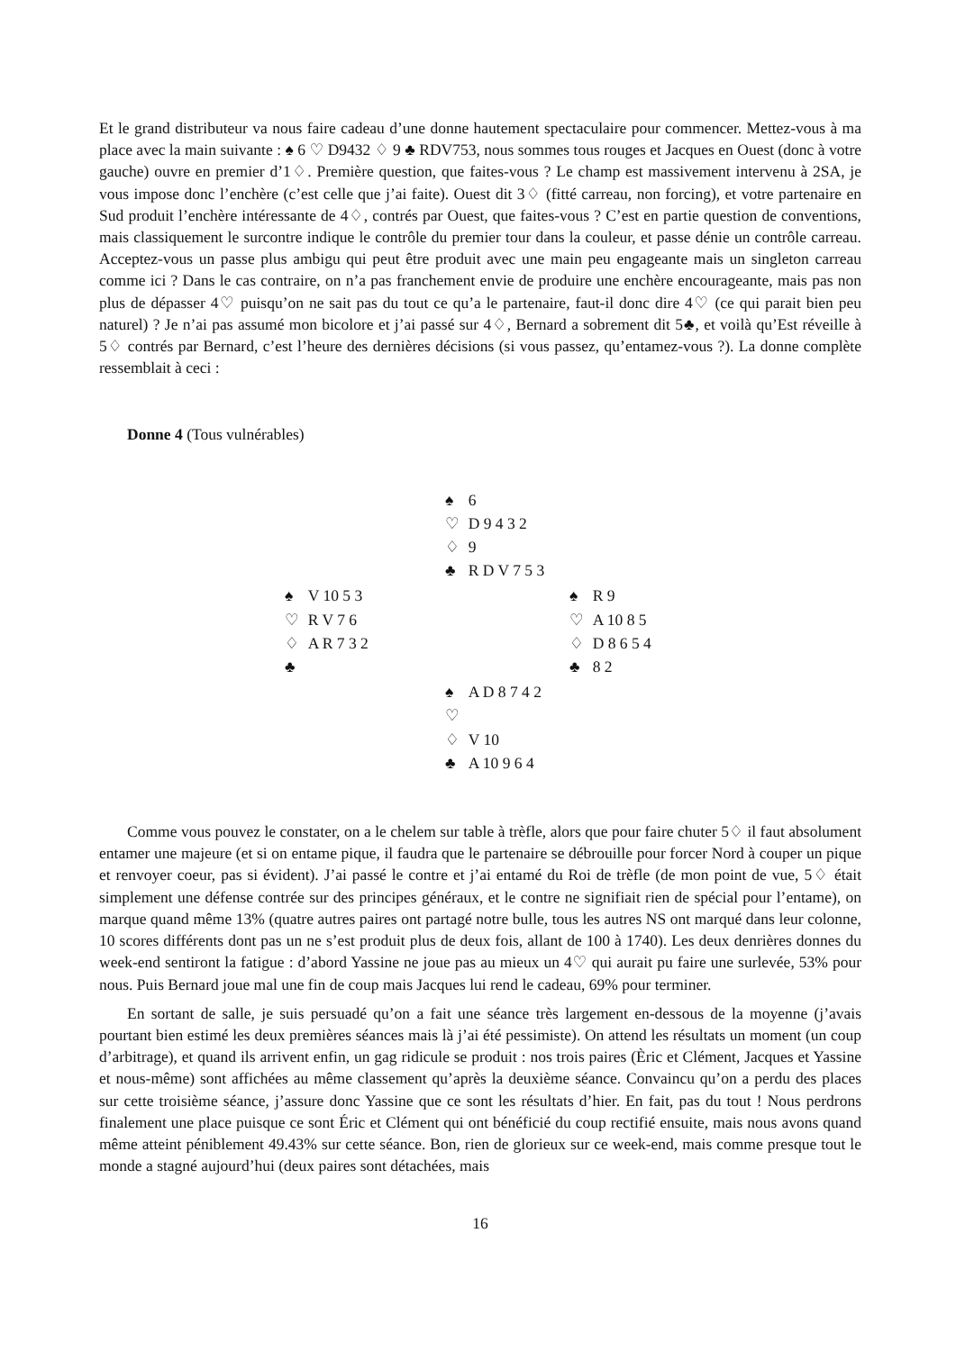Et le grand distributeur va nous faire cadeau d’une donne hautement spectaculaire pour commencer. Mettez-vous à ma place avec la main suivante : ♠ 6 ♡ D9432 ♢ 9 ♣ RDV753, nous sommes tous rouges et Jacques en Ouest (donc à votre gauche) ouvre en premier d’1♢. Première question, que faites-vous ? Le champ est massivement intervenu à 2SA, je vous impose donc l’enchère (c’est celle que j’ai faite). Ouest dit 3♢ (fitté carreau, non forcing), et votre partenaire en Sud produit l’enchère intéressante de 4♢, contrés par Ouest, que faites-vous ? C’est en partie question de conventions, mais classiquement le surcontre indique le contrôle du premier tour dans la couleur, et passe dénie un contrôle carreau. Acceptez-vous un passe plus ambigu qui peut être produit avec une main peu engageante mais un singleton carreau comme ici ? Dans le cas contraire, on n’a pas franchement envie de produire une enchère encourageante, mais pas non plus de dépasser 4♡ puisqu’on ne sait pas du tout ce qu’a le partenaire, faut-il donc dire 4♡ (ce qui parait bien peu naturel) ? Je n’ai pas assumé mon bicolore et j’ai passé sur 4♢, Bernard a sobrement dit 5♣, et voilà qu’Est réveille à 5♢ contrés par Bernard, c’est l’heure des dernières décisions (si vous passez, qu’entamez-vous ?). La donne complète ressemblait à ceci :
Donne 4 (Tous vulnérables)
| | / ♠ / 6 / / ♡ / D 9 4 3 2 / / ♢ / 9 / / ♣ / R D V 7 5 3 / | |
| / ♠ / V 10 5 3 / / ♡ / R V 7 6 / / ♢ / A R 7 3 2 / / ♣ / / | | / ♠ / R 9 / / ♡ / A 10 8 5 / / ♢ / D 8 6 5 4 / / ♣ / 8 2 / |
| | / ♠ / A D 8 7 4 2 / / ♡ / / / ♢ / V 10 / / ♣ / A 10 9 6 4 / | |
Comme vous pouvez le constater, on a le chelem sur table à trèfle, alors que pour faire chuter 5♢ il faut absolument entamer une majeure (et si on entame pique, il faudra que le partenaire se débrouille pour forcer Nord à couper un pique et renvoyer coeur, pas si évident). J’ai passé le contre et j’ai entamé du Roi de trèfle (de mon point de vue, 5♢ était simplement une défense contrée sur des principes généraux, et le contre ne signifiait rien de spécial pour l’entame), on marque quand même 13% (quatre autres paires ont partagé notre bulle, tous les autres NS ont marqué dans leur colonne, 10 scores différents dont pas un ne s’est produit plus de deux fois, allant de 100 à 1740). Les deux denrières donnes du week-end sentiront la fatigue : d’abord Yassine ne joue pas au mieux un 4♡ qui aurait pu faire une surlevée, 53% pour nous. Puis Bernard joue mal une fin de coup mais Jacques lui rend le cadeau, 69% pour terminer.
En sortant de salle, je suis persuadé qu’on a fait une séance très largement en-dessous de la moyenne (j’avais pourtant bien estimé les deux premières séances mais là j’ai été pessimiste). On attend les résultats un moment (un coup d’arbitrage), et quand ils arrivent enfin, un gag ridicule se produit : nos trois paires (Èric et Clément, Jacques et Yassine et nous-même) sont affichées au même classement qu’après la deuxième séance. Convaincu qu’on a perdu des places sur cette troisième séance, j’assure donc Yassine que ce sont les résultats d’hier. En fait, pas du tout ! Nous perdrons finalement une place puisque ce sont Éric et Clément qui ont bénéficié du coup rectifié ensuite, mais nous avons quand même atteint péniblement 49.43% sur cette séance. Bon, rien de glorieux sur ce week-end, mais comme presque tout le monde a stagné aujourd’hui (deux paires sont détachées, mais
16